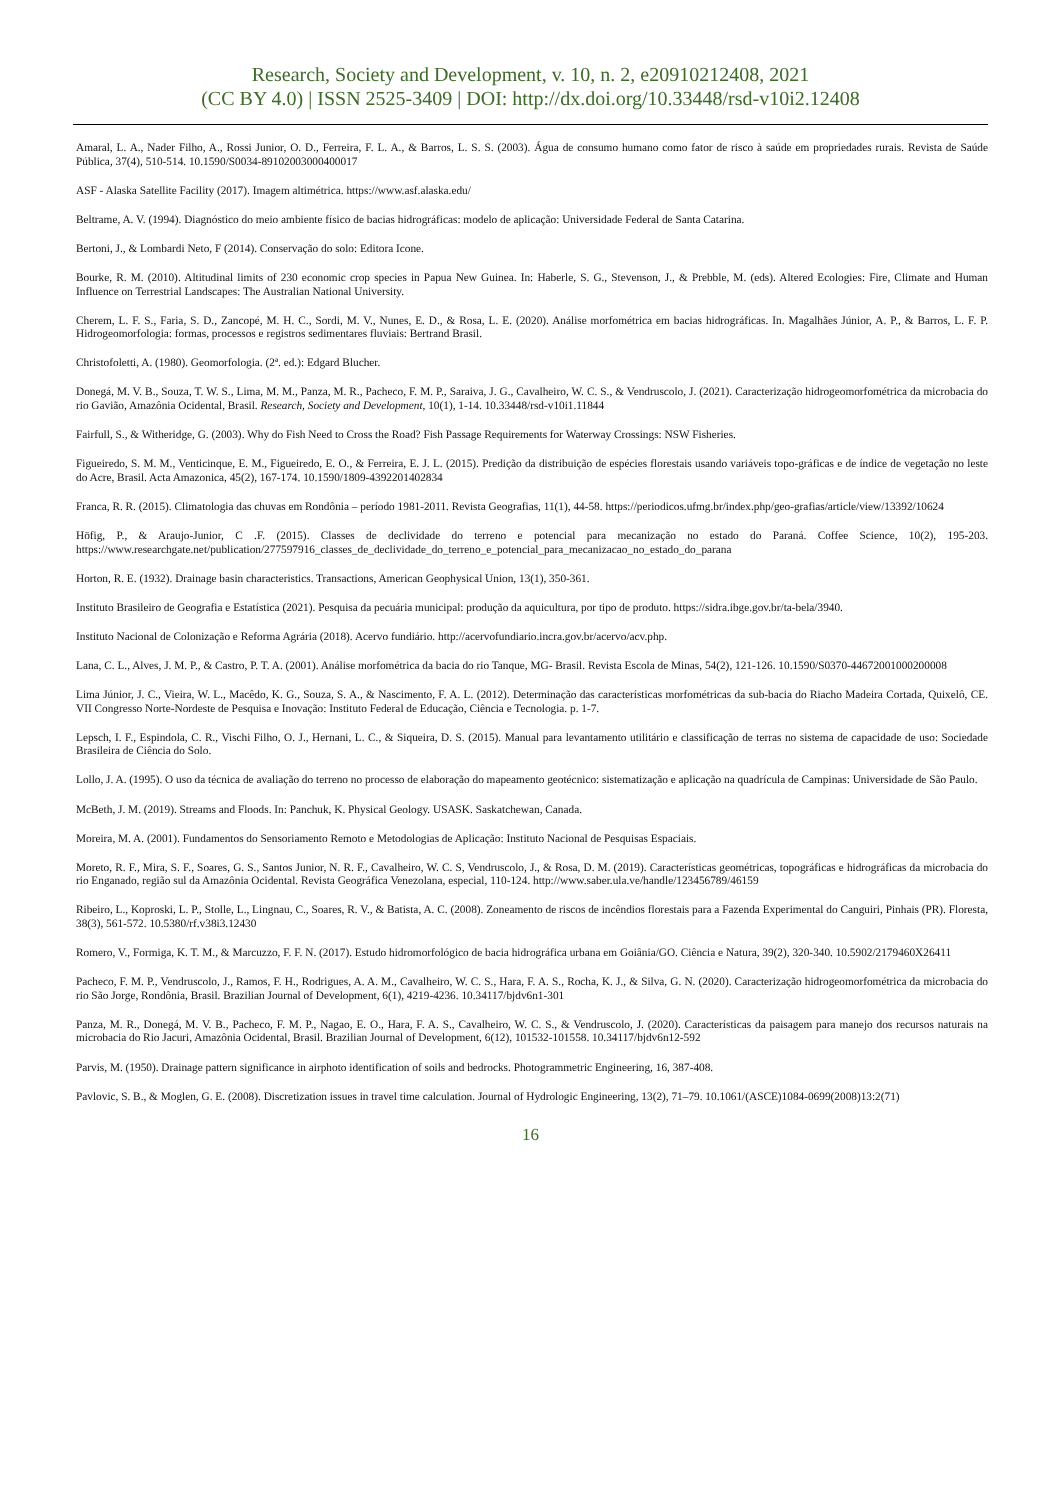Research, Society and Development, v. 10, n. 2, e20910212408, 2021
(CC BY 4.0) | ISSN 2525-3409 | DOI: http://dx.doi.org/10.33448/rsd-v10i2.12408
Amaral, L. A., Nader Filho, A., Rossi Junior, O. D., Ferreira, F. L. A., & Barros, L. S. S. (2003). Água de consumo humano como fator de risco à saúde em propriedades rurais. Revista de Saúde Pública, 37(4), 510-514. 10.1590/S0034-89102003000400017
ASF - Alaska Satellite Facility (2017). Imagem altimétrica. https://www.asf.alaska.edu/
Beltrame, A. V. (1994). Diagnóstico do meio ambiente físico de bacias hidrográficas: modelo de aplicação: Universidade Federal de Santa Catarina.
Bertoni, J., & Lombardi Neto, F (2014). Conservação do solo: Editora Icone.
Bourke, R. M. (2010). Altitudinal limits of 230 economic crop species in Papua New Guinea. In: Haberle, S. G., Stevenson, J., & Prebble, M. (eds). Altered Ecologies: Fire, Climate and Human Influence on Terrestrial Landscapes: The Australian National University.
Cherem, L. F. S., Faria, S. D., Zancopé, M. H. C., Sordi, M. V., Nunes, E. D., & Rosa, L. E. (2020). Análise morfométrica em bacias hidrográficas. In. Magalhães Júnior, A. P., & Barros, L. F. P. Hidrogeomorfologia: formas, processos e registros sedimentares fluviais: Bertrand Brasil.
Christofoletti, A. (1980). Geomorfologia. (2ª. ed.): Edgard Blucher.
Donegá, M. V. B., Souza, T. W. S., Lima, M. M., Panza, M. R., Pacheco, F. M. P., Saraiva, J. G., Cavalheiro, W. C. S., & Vendruscolo, J. (2021). Caracterização hidrogeomorfométrica da microbacia do rio Gavião, Amazônia Ocidental, Brasil. Research, Society and Development, 10(1), 1-14. 10.33448/rsd-v10i1.11844
Fairfull, S., & Witheridge, G. (2003). Why do Fish Need to Cross the Road? Fish Passage Requirements for Waterway Crossings: NSW Fisheries.
Figueiredo, S. M. M., Venticinque, E. M., Figueiredo, E. O., & Ferreira, E. J. L. (2015). Predição da distribuição de espécies florestais usando variáveis topo-gráficas e de índice de vegetação no leste do Acre, Brasil. Acta Amazonica, 45(2), 167-174. 10.1590/1809-4392201402834
Franca, R. R. (2015). Climatologia das chuvas em Rondônia – período 1981-2011. Revista Geografias, 11(1), 44-58. https://periodicos.ufmg.br/index.php/geo-grafias/article/view/13392/10624
Höfig, P., & Araujo-Junior, C .F. (2015). Classes de declividade do terreno e potencial para mecanização no estado do Paraná. Coffee Science, 10(2), 195-203. https://www.researchgate.net/publication/277597916_classes_de_declividade_do_terreno_e_potencial_para_mecanizacao_no_estado_do_parana
Horton, R. E. (1932). Drainage basin characteristics. Transactions, American Geophysical Union, 13(1), 350-361.
Instituto Brasileiro de Geografia e Estatística (2021). Pesquisa da pecuária municipal: produção da aquicultura, por tipo de produto. https://sidra.ibge.gov.br/ta-bela/3940.
Instituto Nacional de Colonização e Reforma Agrária (2018). Acervo fundiário. http://acervofundiario.incra.gov.br/acervo/acv.php.
Lana, C. L., Alves, J. M. P., & Castro, P. T. A. (2001). Análise morfométrica da bacia do rio Tanque, MG- Brasil. Revista Escola de Minas, 54(2), 121-126. 10.1590/S0370-44672001000200008
Lima Júnior, J. C., Vieira, W. L., Macêdo, K. G., Souza, S. A., & Nascimento, F. A. L. (2012). Determinação das características morfométricas da sub-bacia do Riacho Madeira Cortada, Quixelô, CE. VII Congresso Norte-Nordeste de Pesquisa e Inovação: Instituto Federal de Educação, Ciência e Tecnologia. p. 1-7.
Lepsch, I. F., Espindola, C. R., Vischi Filho, O. J., Hernani, L. C., & Siqueira, D. S. (2015). Manual para levantamento utilitário e classificação de terras no sistema de capacidade de uso: Sociedade Brasileira de Ciência do Solo.
Lollo, J. A. (1995). O uso da técnica de avaliação do terreno no processo de elaboração do mapeamento geotécnico: sistematização e aplicação na quadrícula de Campinas: Universidade de São Paulo.
McBeth, J. M. (2019). Streams and Floods. In: Panchuk, K. Physical Geology. USASK. Saskatchewan, Canada.
Moreira, M. A. (2001). Fundamentos do Sensoriamento Remoto e Metodologias de Aplicação: Instituto Nacional de Pesquisas Espaciais.
Moreto, R. F., Mira, S. F., Soares, G. S., Santos Junior, N. R. F., Cavalheiro, W. C. S, Vendruscolo, J., & Rosa, D. M. (2019). Características geométricas, topográficas e hidrográficas da microbacia do rio Enganado, região sul da Amazônia Ocidental. Revista Geográfica Venezolana, especial, 110-124. http://www.saber.ula.ve/handle/123456789/46159
Ribeiro, L., Koproski, L. P., Stolle, L., Lingnau, C., Soares, R. V., & Batista, A. C. (2008). Zoneamento de riscos de incêndios florestais para a Fazenda Experimental do Canguiri, Pinhais (PR). Floresta, 38(3), 561-572. 10.5380/rf.v38i3.12430
Romero, V., Formiga, K. T. M., & Marcuzzo, F. F. N. (2017). Estudo hidromorfológico de bacia hidrográfica urbana em Goiânia/GO. Ciência e Natura, 39(2), 320-340. 10.5902/2179460X26411
Pacheco, F. M. P., Vendruscolo, J., Ramos, F. H., Rodrigues, A. A. M., Cavalheiro, W. C. S., Hara, F. A. S., Rocha, K. J., & Silva, G. N. (2020). Caracterização hidrogeomorfométrica da microbacia do rio São Jorge, Rondônia, Brasil. Brazilian Journal of Development, 6(1), 4219-4236. 10.34117/bjdv6n1-301
Panza, M. R., Donegá, M. V. B., Pacheco, F. M. P., Nagao, E. O., Hara, F. A. S., Cavalheiro, W. C. S., & Vendruscolo, J. (2020). Características da paisagem para manejo dos recursos naturais na microbacia do Rio Jacuri, Amazônia Ocidental, Brasil. Brazilian Journal of Development, 6(12), 101532-101558. 10.34117/bjdv6n12-592
Parvis, M. (1950). Drainage pattern significance in airphoto identification of soils and bedrocks. Photogrammetric Engineering, 16, 387-408.
Pavlovic, S. B., & Moglen, G. E. (2008). Discretization issues in travel time calculation. Journal of Hydrologic Engineering, 13(2), 71–79. 10.1061/(ASCE)1084-0699(2008)13:2(71)
16